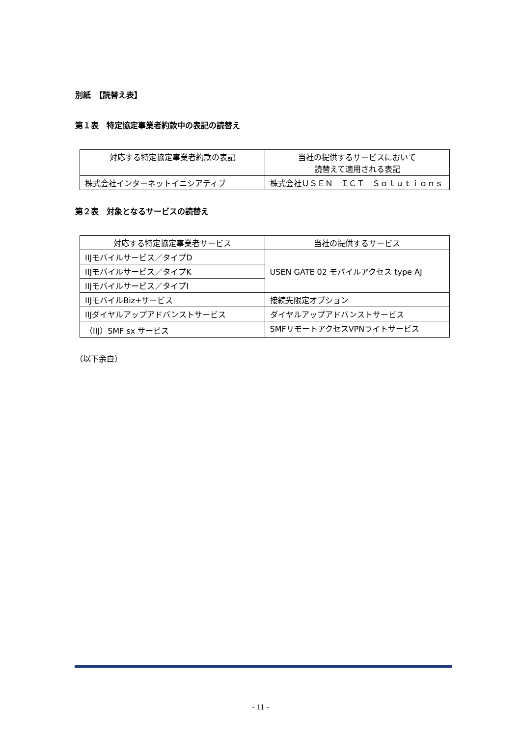別紙　【読替え表】
第１表　特定協定事業者約款中の表記の読替え
| 対応する特定協定事業者約款の表記 | 当社の提供するサービスにおいて 読替えて適用される表記 |
| 株式会社インターネットイニシアティブ | 株式会社ＵＳＥＮ ＩＣＴ Ｓｏｌｕｔｉｏｎｓ |
第２表　対象となるサービスの読替え
| 対応する特定協定事業者サービス | 当社の提供するサービス |
| IIJモバイルサービス／タイプD | USEN GATE 02 モバイルアクセス type AJ |
| IIJモバイルサービス／タイプK | |
| IIJモバイルサービス／タイプI | |
| IIJモバイルBiz+サービス | 接続先限定オプション |
| IIJダイヤルアップアドバンストサービス | ダイヤルアップアドバンストサービス |
| （IIJ）SMF sx サービス | SMFリモートアクセスVPNライトサービス |
（以下余白）
- 11 -